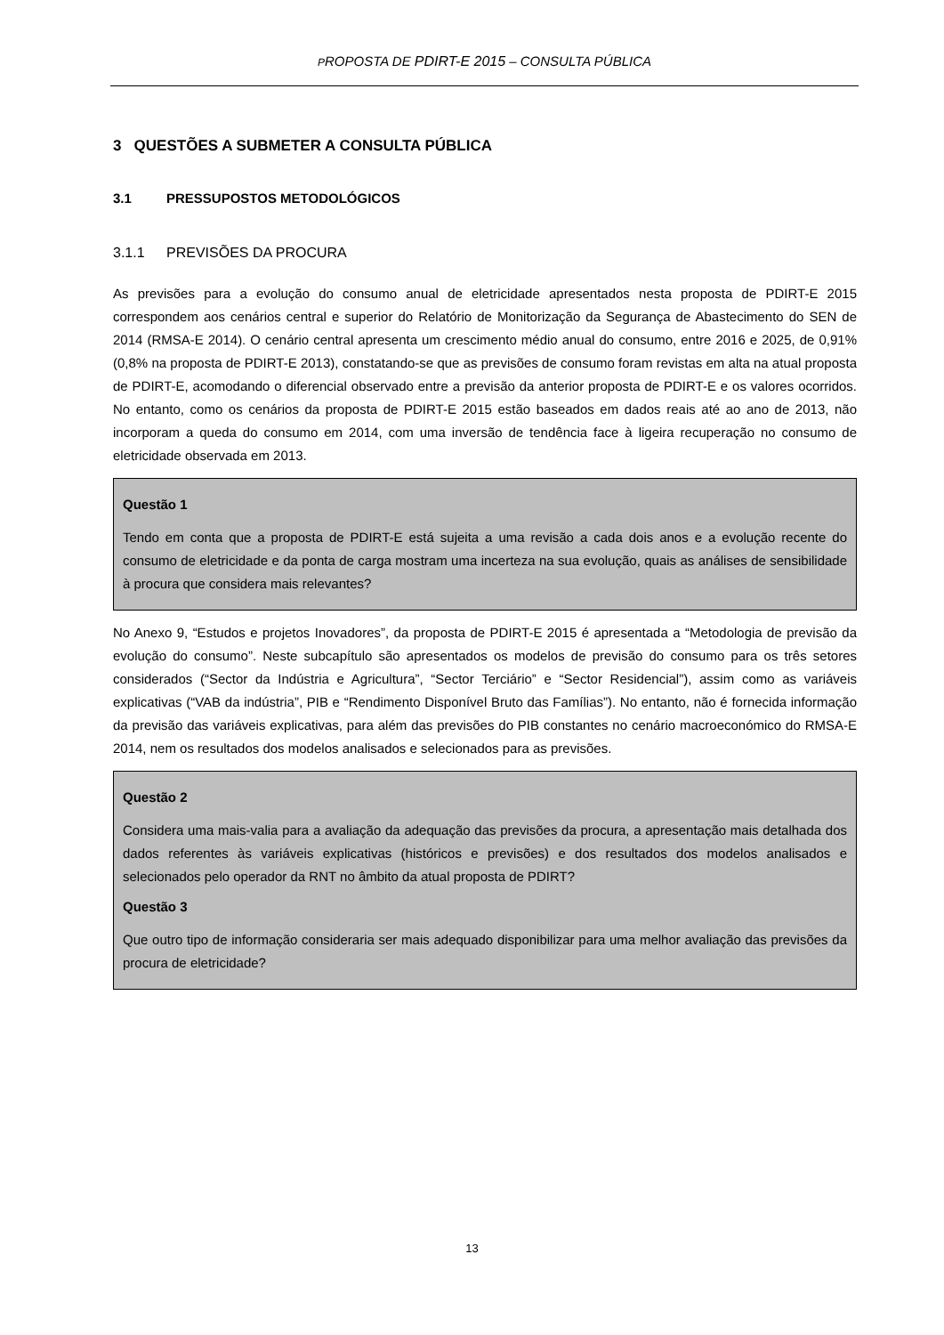PROPOSTA DE PDIRT-E 2015 – CONSULTA PÚBLICA
3 QUESTÕES A SUBMETER A CONSULTA PÚBLICA
3.1 PRESSUPOSTOS METODOLÓGICOS
3.1.1 PREVISÕES DA PROCURA
As previsões para a evolução do consumo anual de eletricidade apresentados nesta proposta de PDIRT-E 2015 correspondem aos cenários central e superior do Relatório de Monitorização da Segurança de Abastecimento do SEN de 2014 (RMSA-E 2014). O cenário central apresenta um crescimento médio anual do consumo, entre 2016 e 2025, de 0,91% (0,8% na proposta de PDIRT-E 2013), constatando-se que as previsões de consumo foram revistas em alta na atual proposta de PDIRT-E, acomodando o diferencial observado entre a previsão da anterior proposta de PDIRT-E e os valores ocorridos. No entanto, como os cenários da proposta de PDIRT-E 2015 estão baseados em dados reais até ao ano de 2013, não incorporam a queda do consumo em 2014, com uma inversão de tendência face à ligeira recuperação no consumo de eletricidade observada em 2013.
Questão 1
Tendo em conta que a proposta de PDIRT-E está sujeita a uma revisão a cada dois anos e a evolução recente do consumo de eletricidade e da ponta de carga mostram uma incerteza na sua evolução, quais as análises de sensibilidade à procura que considera mais relevantes?
No Anexo 9, “Estudos e projetos Inovadores”, da proposta de PDIRT-E 2015 é apresentada a “Metodologia de previsão da evolução do consumo”. Neste subcapítulo são apresentados os modelos de previsão do consumo para os três setores considerados (“Sector da Indústria e Agricultura”, “Sector Terciário” e “Sector Residencial”), assim como as variáveis explicativas (“VAB da indústria”, PIB e “Rendimento Disponível Bruto das Famílias”). No entanto, não é fornecida informação da previsão das variáveis explicativas, para além das previsões do PIB constantes no cenário macroeconómico do RMSA-E 2014, nem os resultados dos modelos analisados e selecionados para as previsões.
Questão 2
Considera uma mais-valia para a avaliação da adequação das previsões da procura, a apresentação mais detalhada dos dados referentes às variáveis explicativas (históricos e previsões) e dos resultados dos modelos analisados e selecionados pelo operador da RNT no âmbito da atual proposta de PDIRT?
Questão 3
Que outro tipo de informação consideraria ser mais adequado disponibilizar para uma melhor avaliação das previsões da procura de eletricidade?
13